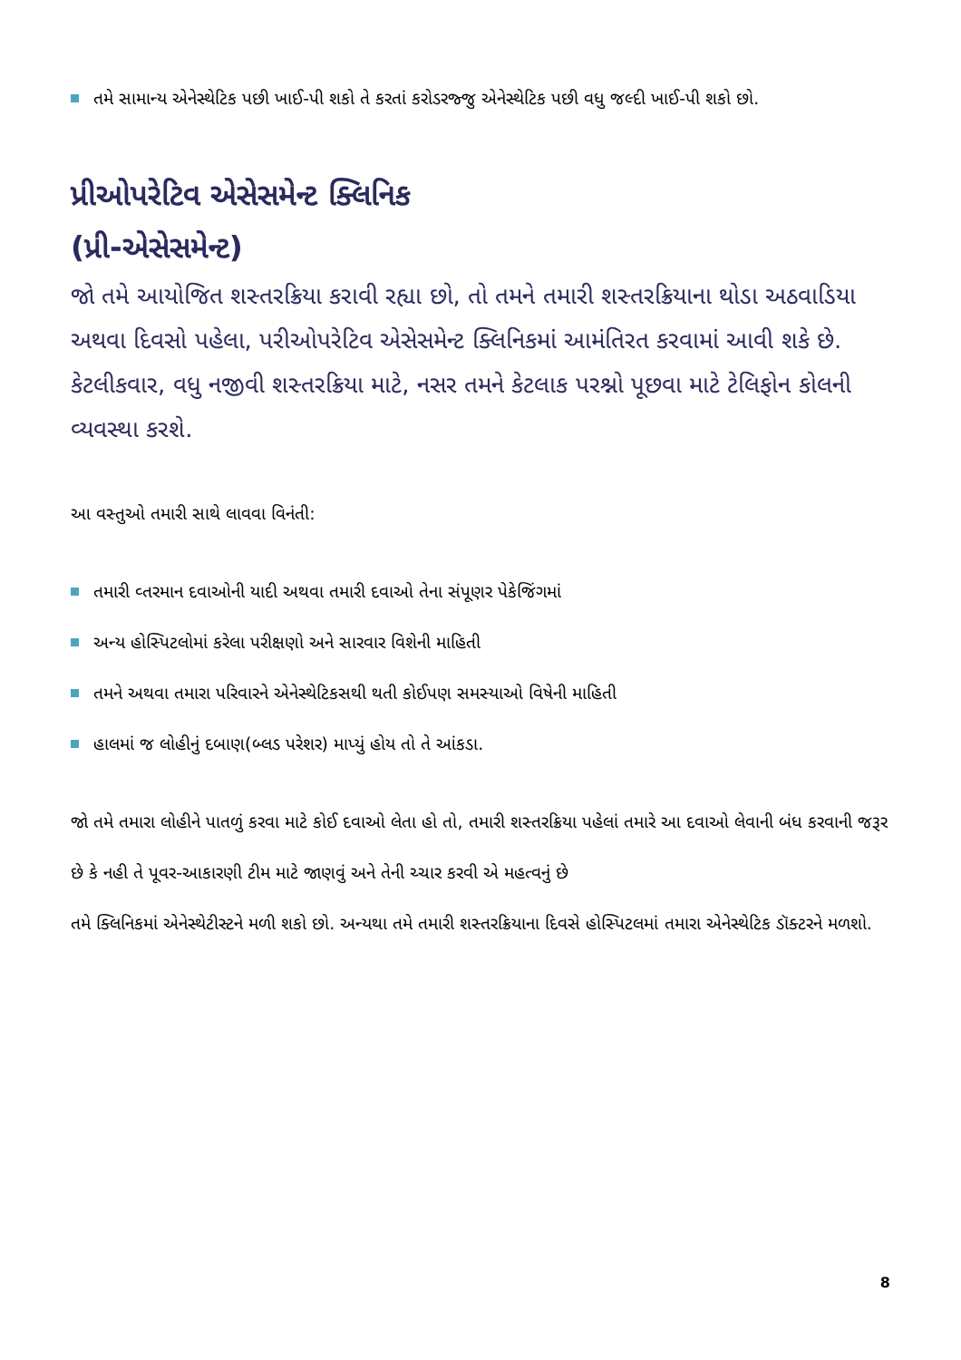તમે સામાન્ય એનેસ્થેટિક પછી ખાઈ-પી શકો તે કરતાં કરોડરજ્જુ એનેસ્થેટિક પછી વધુ જલ્દી ખાઈ-પી શકો છો.
પ્રીઓપરેટિવ એસેસમેન્ટ ક્લિનિક
(પ્રી-એસેસમેન્ટ)
જો તમે આયોજિત શસ્તરક્રિયા કરાવી રહ્યા છો, તો તમને તમારી શસ્તરક્રિયાના થોડા અઠવાડિયા અથવા દિવસો પહેલા, પરીઓપરેટિવ એસેસમેન્ટ ક્લિનિકમાં આમંતિરત કરવામાં આવી શકે છે. કેટલીકવાર, વધુ નજીવી શસ્તરક્રિયા માટે, નસર તમને કેટલાક પરશ્નો પૂછવા માટે ટેલિફોન કોલની વ્યવસ્થા કરશે.
આ વસ્તુઓ તમારી સાથે લાવવા વિનંતી:
તમારી વ્તરમાન દવાઓની યાદી અથવા તમારી દવાઓ તેના સંપૂણર પેકેજિંગમાં
અન્ય હોસ્પિટલોમાં કરેલા પરીક્ષણો અને સારવાર વિશેની માહિતી
તમને અથવા તમારા પરિવારને એનેસ્થેટિકસથી થતી કોઈપણ સમસ્યાઓ વિષેની માહિતી
હાલમાં જ લોહીનું દબાણ(બ્લડ પરેશર) માપ્યું હોય તો તે આંકડા.
જો તમે તમારા લોહીને પાતળું કરવા માટે કોઈ દવાઓ લેતા હો તો, તમારી શસ્તરક્રિયા પહેલાં તમારે આ દવાઓ લેવાની બંધ કરવાની જરૂર છે કે નહી તે પૂવર-આકારણી ટીમ માટે જાણવું અને તેની ચ્ચાર કરવી એ મહત્વનું છે
તમે ક્લિનિકમાં એનેસ્થેટીસ્ટને મળી શકો છો. અન્યથા તમે તમારી શસ્તરક્રિયાના દિવસે હોસ્પિટલમાં તમારા એનેસ્થેટિક ડૉક્ટરને મળશો.
8